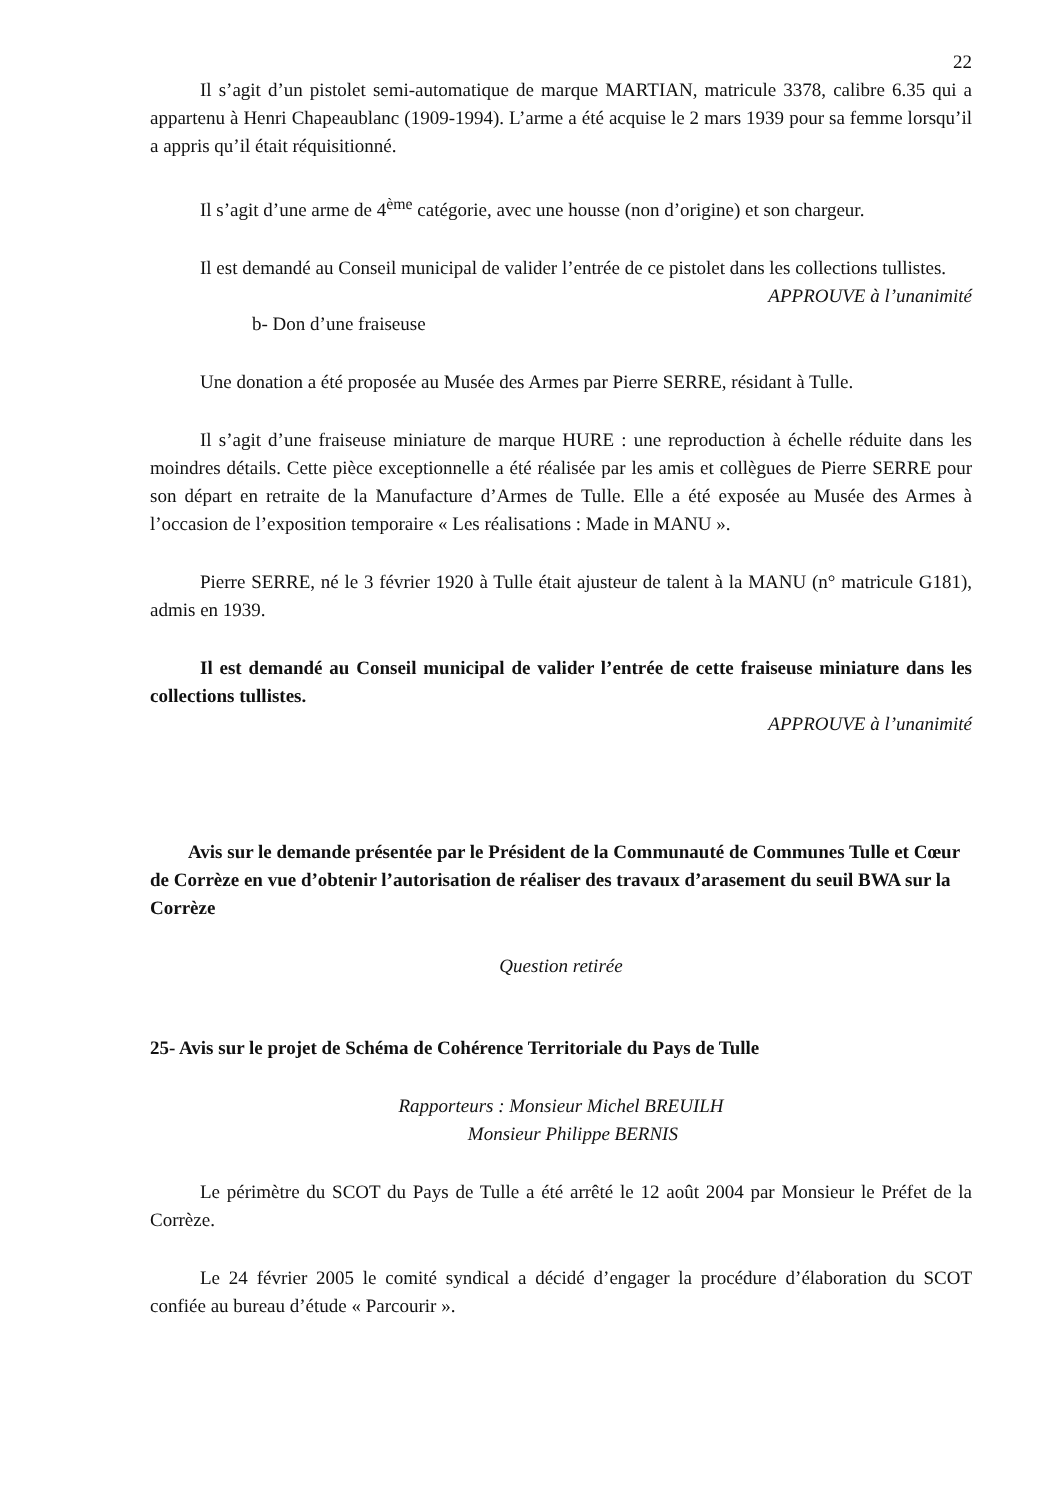22
Il s’agit d’un pistolet semi-automatique de marque MARTIAN, matricule 3378, calibre 6.35 qui a appartenu à Henri Chapeaublanc (1909-1994). L’arme a été acquise le 2 mars 1939 pour sa femme lorsqu’il a appris qu’il était réquisitionné.
Il s’agit d’une arme de 4<sup>ème</sup> catégorie, avec une housse (non d’origine) et son chargeur.
Il est demandé au Conseil municipal de valider l’entrée de ce pistolet dans les collections tullistes.
APPROUVE à l’unanimité
b- Don d’une fraiseuse
Une donation a été proposée au Musée des Armes par Pierre SERRE, résidant à Tulle.
Il s’agit d’une fraiseuse miniature de marque HURE : une reproduction à échelle réduite dans les moindres détails. Cette pièce exceptionnelle a été réalisée par les amis et collègues de Pierre SERRE pour son départ en retraite de la Manufacture d’Armes de Tulle. Elle a été exposée au Musée des Armes à l’occasion de l’exposition temporaire « Les réalisations : Made in MANU ».
Pierre SERRE, né le 3 février 1920 à Tulle était ajusteur de talent à la MANU (n° matricule G181), admis en 1939.
Il est demandé au Conseil municipal de valider l’entrée de cette fraiseuse miniature dans les collections tullistes.
APPROUVE à l’unanimité
Avis sur le demande présentée par le Président de la Communauté de Communes Tulle et Cœur de Corrèze en vue d’obtenir l’autorisation de réaliser des travaux d’arasement du seuil BWA sur la Corrèze
Question retirée
25- Avis sur le projet de Schéma de Cohérence Territoriale du Pays de Tulle
Rapporteurs : Monsieur Michel BREUILH
Monsieur Philippe BERNIS
Le périmètre du SCOT du Pays de Tulle a été arrêté le 12 août 2004 par Monsieur le Préfet de la Corrèze.
Le 24 février 2005 le comité syndical a décidé d’engager la procédure d’élaboration du SCOT confiée au bureau d’étude « Parcourir ».